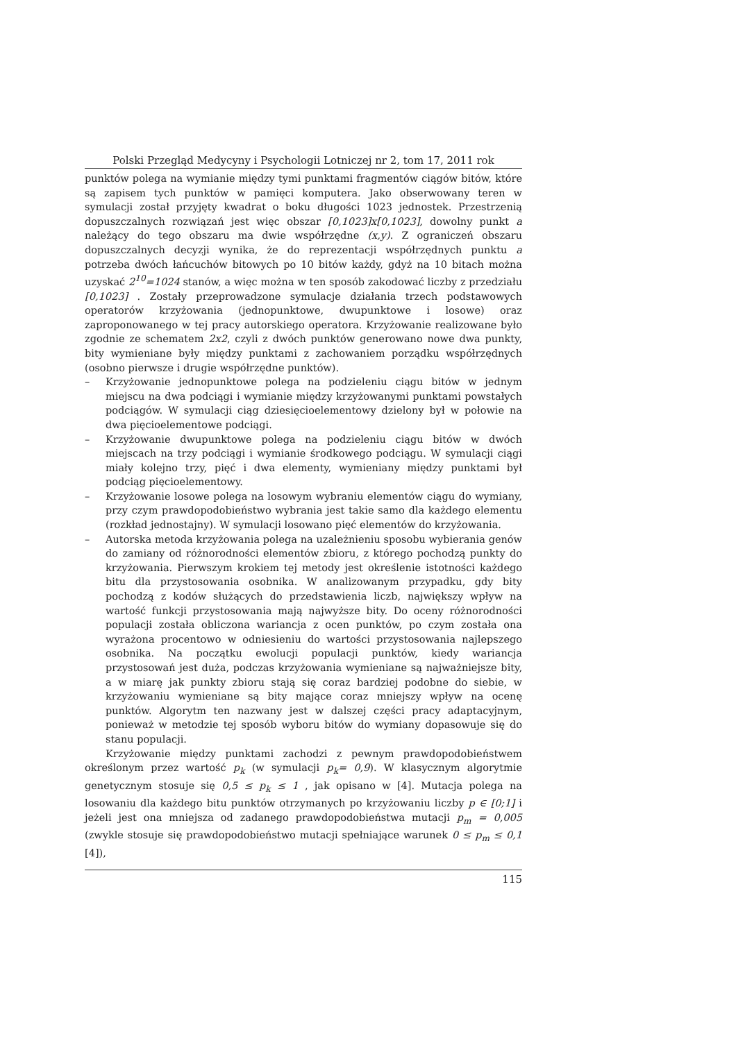Polski Przegląd Medycyny i Psychologii Lotniczej nr 2, tom 17, 2011 rok
punktów polega na wymianie między tymi punktami fragmentów ciągów bitów, które są zapisem tych punktów w pamięci komputera. Jako obserwowany teren w symulacji został przyjęty kwadrat o boku długości 1023 jednostek. Przestrzenią dopuszczalnych rozwiązań jest więc obszar [0,1023]x[0,1023], dowolny punkt a należący do tego obszaru ma dwie współrzędne (x,y). Z ograniczeń obszaru dopuszczalnych decyzji wynika, że do reprezentacji współrzędnych punktu a potrzeba dwóch łańcuchów bitowych po 10 bitów każdy, gdyż na 10 bitach można uzyskać 2<sup>10</sup>=1024 stanów, a więc można w ten sposób zakodować liczby z przedziału [0,1023] . Zostały przeprowadzone symulacje działania trzech podstawowych operatorów krzyżowania (jednopunktowe, dwupunktowe i losowe) oraz zaproponowanego w tej pracy autorskiego operatora. Krzyżowanie realizowane było zgodnie ze schematem 2x2, czyli z dwóch punktów generowano nowe dwa punkty, bity wymieniane były między punktami z zachowaniem porządku współrzędnych (osobno pierwsze i drugie współrzędne punktów).
– Krzyżowanie jednopunktowe polega na podzieleniu ciągu bitów w jednym miejscu na dwa podciągi i wymianie między krzyżowanymi punktami powstałych podciągów. W symulacji ciąg dziesięcioelementowy dzielony był w połowie na dwa pięcioelementowe podciągi.
– Krzyżowanie dwupunktowe polega na podzieleniu ciągu bitów w dwóch miejscach na trzy podciągi i wymianie środkowego podciągu. W symulacji ciągi miały kolejno trzy, pięć i dwa elementy, wymieniany między punktami był podciąg pięcioelementowy.
– Krzyżowanie losowe polega na losowym wybraniu elementów ciągu do wymiany, przy czym prawdopodobieństwo wybrania jest takie samo dla każdego elementu (rozkład jednostajny). W symulacji losowano pięć elementów do krzyżowania.
– Autorska metoda krzyżowania polega na uzależnieniu sposobu wybierania genów do zamiany od różnorodności elementów zbioru, z którego pochodzą punkty do krzyżowania. Pierwszym krokiem tej metody jest określenie istotności każdego bitu dla przystosowania osobnika. W analizowanym przypadku, gdy bity pochodzą z kodów służących do przedstawienia liczb, największy wpływ na wartość funkcji przystosowania mają najwyższe bity. Do oceny różnorodności populacji została obliczona wariancja z ocen punktów, po czym została ona wyrażona procentowo w odniesieniu do wartości przystosowania najlepszego osobnika. Na początku ewolucji populacji punktów, kiedy wariancja przystosowań jest duża, podczas krzyżowania wymieniane są najważniejsze bity, a w miarę jak punkty zbioru stają się coraz bardziej podobne do siebie, w krzyżowaniu wymieniane są bity mające coraz mniejszy wpływ na ocenę punktów. Algorytm ten nazwany jest w dalszej części pracy adaptacyjnym, ponieważ w metodzie tej sposób wyboru bitów do wymiany dopasowuje się do stanu populacji.
Krzyżowanie między punktami zachodzi z pewnym prawdopodobieństwem określonym przez wartość p<sub>k</sub> (w symulacji p<sub>k</sub>= 0,9). W klasycznym algorytmie genetycznym stosuje się 0,5 ≤ p<sub>k</sub> ≤ 1 , jak opisano w [4]. Mutacja polega na losowaniu dla każdego bitu punktów otrzymanych po krzyżowaniu liczby p ∈ [0;1] i jeżeli jest ona mniejsza od zadanego prawdopodobieństwa mutacji p<sub>m</sub> = 0,005 (zwykle stosuje się prawdopodobieństwo mutacji spełniające warunek 0 ≤ p<sub>m</sub> ≤ 0,1 [4]),
115